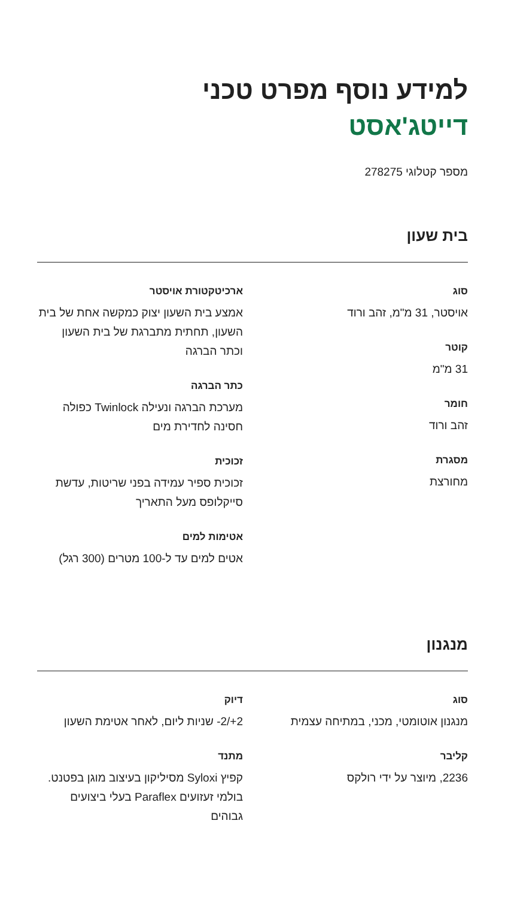למידע נוסף מפרט טכני
דייטג'אסט
מספר קטלוגי 278275
בית שעון
סוג
אויסטר, 31 מ"מ, זהב ורוד
קוטר
31 מ"מ
חומר
זהב ורוד
מסגרת
מחורצת
ארכיטקטורת אויסטר
אמצע בית השעון יצוק כמקשה אחת של בית השעון, תחתית מתברגת של בית השעון וכתר הברגה
כתר הברגה
מערכת הברגה ונעילה Twinlock כפולה חסינה לחדירת מים
זכוכית
זכוכית ספיר עמידה בפני שריטות, עדשת סייקלופס מעל התאריך
אטימות למים
אטים למים עד ל-100 מטרים (300 רגל)
מנגנון
סוג
מנגנון אוטומטי, מכני, במתיחה עצמית
קליבר
2236, מיוצר על ידי רולקס
דיוק
‎-2/+2 שניות ליום, לאחר אטימת השעון
מתנד
קפיץ Syloxi מסיליקון בעיצוב מוגן בפטנט. בולמי זעזועים Paraflex בעלי ביצועים גבוהים